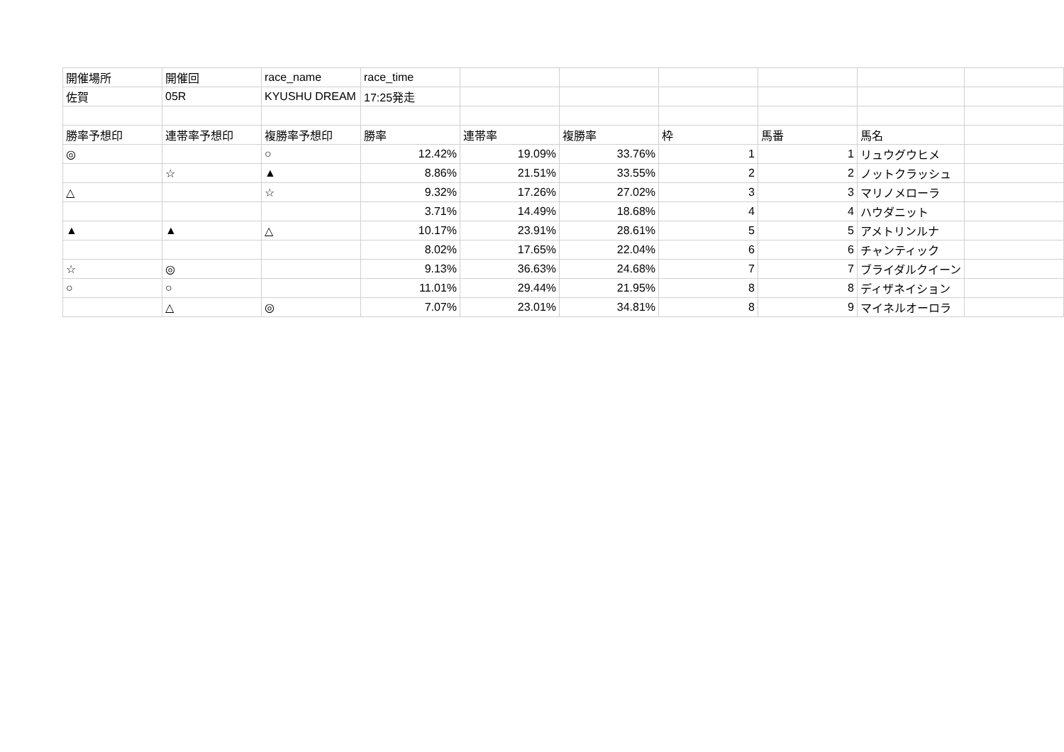| 開催場所 | 開催回 | race_name | race_time | | | | | | |
| 佐賀 | 05R | KYUSHU DREAM | 17:25発走 | | | | | | |
| 勝率予想印 | 連帯率予想印 | 複勝率予想印 | 勝率 | 連帯率 | 複勝率 | 枠 | 馬番 | 馬名 | |
| ◎ | | ○ | 12.42% | 19.09% | 33.76% | 1 | 1 | リュウグウヒメ | |
| | ☆ | ▲ | 8.86% | 21.51% | 33.55% | 2 | 2 | ノットクラッシュ | |
| △ | | ☆ | 9.32% | 17.26% | 27.02% | 3 | 3 | マリノメローラ | |
| | | | 3.71% | 14.49% | 18.68% | 4 | 4 | ハウダニット | |
| ▲ | ▲ | △ | 10.17% | 23.91% | 28.61% | 5 | 5 | アメトリンルナ | |
| | | | 8.02% | 17.65% | 22.04% | 6 | 6 | チャンティック | |
| ☆ | ◎ | | 9.13% | 36.63% | 24.68% | 7 | 7 | ブライダルクイーン | |
| ○ | ○ | | 11.01% | 29.44% | 21.95% | 8 | 8 | ディザネイション | |
| | △ | ◎ | 7.07% | 23.01% | 34.81% | 8 | 9 | マイネルオーロラ | |